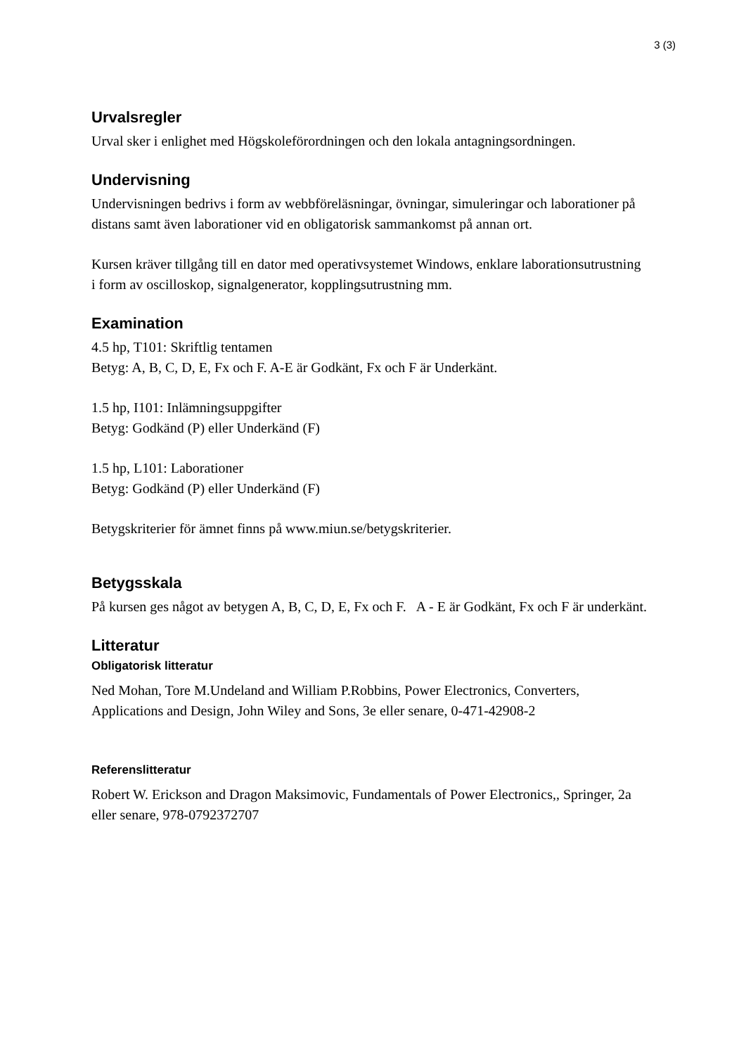3 (3)
Urvalsregler
Urval sker i enlighet med Högskoleförordningen och den lokala antagningsordningen.
Undervisning
Undervisningen bedrivs i form av webbföreläsningar, övningar, simuleringar och laborationer på distans samt även laborationer vid en obligatorisk sammankomst på annan ort.
Kursen kräver tillgång till en dator med operativsystemet Windows, enklare laborationsutrustning i form av oscilloskop, signalgenerator, kopplingsutrustning mm.
Examination
4.5 hp, T101: Skriftlig tentamen
Betyg: A, B, C, D, E, Fx och F. A-E är Godkänt, Fx och F är Underkänt.
1.5 hp, I101: Inlämningsuppgifter
Betyg: Godkänd (P) eller Underkänd (F)
1.5 hp, L101: Laborationer
Betyg: Godkänd (P) eller Underkänd (F)
Betygskriterier för ämnet finns på www.miun.se/betygskriterier.
Betygsskala
På kursen ges något av betygen A, B, C, D, E, Fx och F. A - E är Godkänt, Fx och F är underkänt.
Litteratur
Obligatorisk litteratur
Ned Mohan, Tore M.Undeland and William P.Robbins, Power Electronics, Converters, Applications and Design, John Wiley and Sons, 3e eller senare, 0-471-42908-2
Referenslitteratur
Robert W. Erickson and Dragon Maksimovic, Fundamentals of Power Electronics,, Springer, 2a eller senare, 978-0792372707